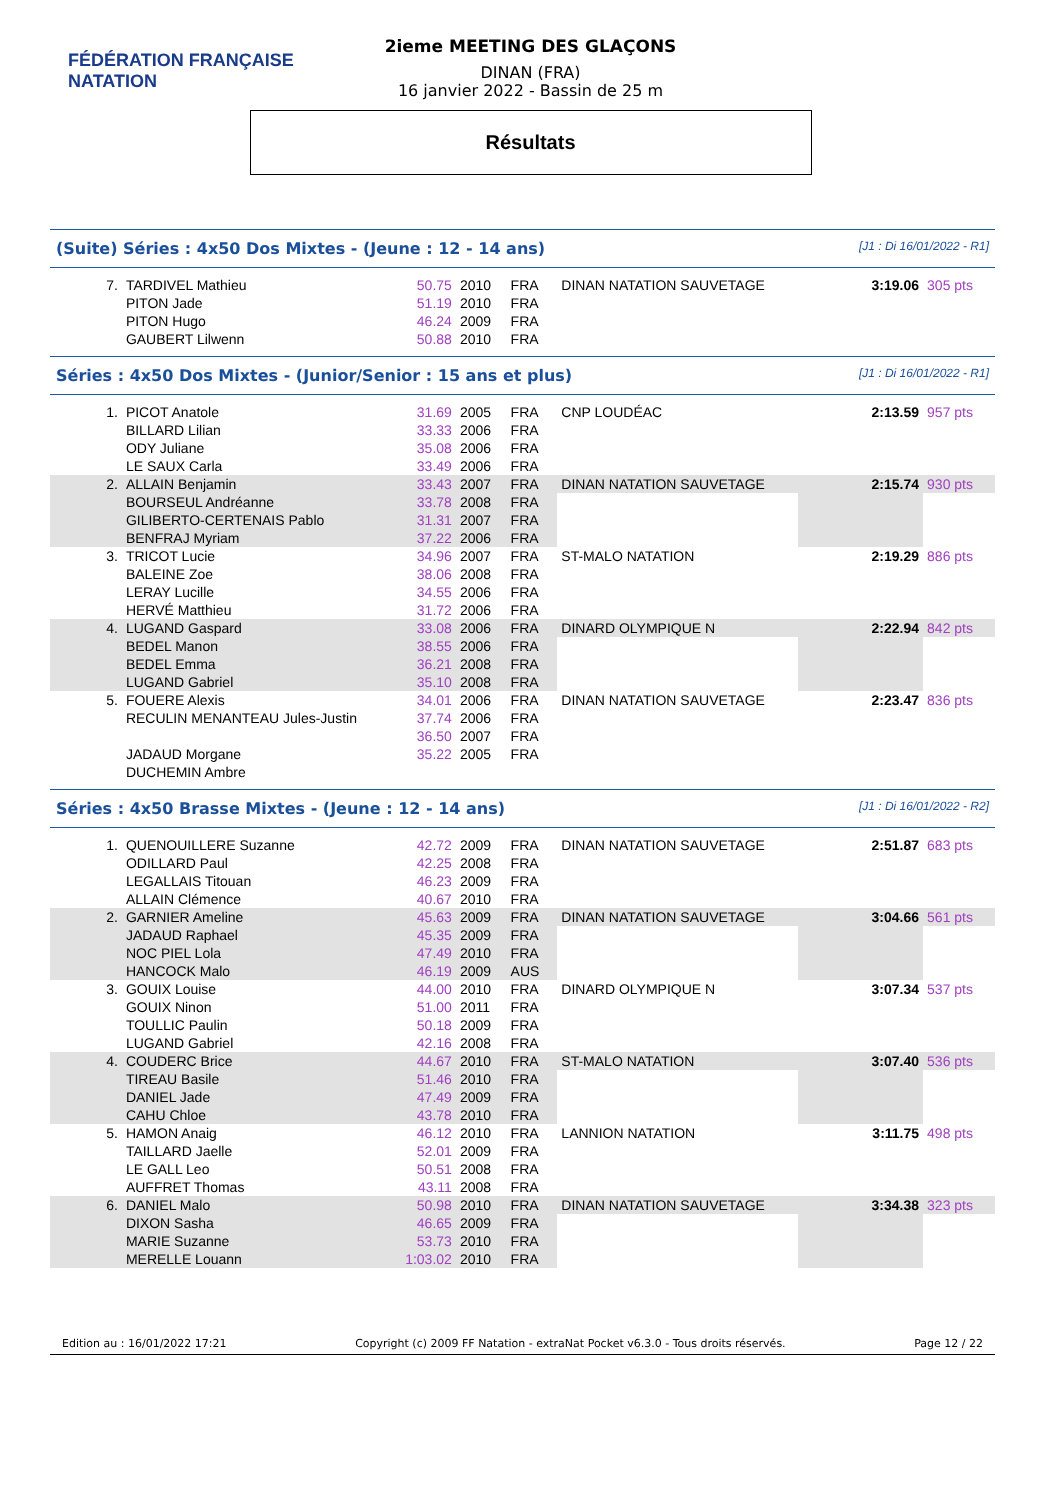FÉDÉRATION FRANÇAISE
NATATION
2ieme MEETING DES GLAÇONS
DINAN (FRA)
16 janvier 2022 - Bassin de 25 m
Résultats
(Suite) Séries : 4x50 Dos Mixtes - (Jeune : 12 - 14 ans) [J1 : Di 16/01/2022 - R1]
| 7. | TARDIVEL Mathieu | 50.75 | 2010 | FRA | DINAN NATATION SAUVETAGE | 3:19.06 | 305 pts |
| | PITON Jade | 51.19 | 2010 | FRA | | | |
| | PITON Hugo | 46.24 | 2009 | FRA | | | |
| | GAUBERT Lilwenn | 50.88 | 2010 | FRA | | | |
Séries : 4x50 Dos Mixtes - (Junior/Senior : 15 ans et plus) [J1 : Di 16/01/2022 - R1]
| 1. | PICOT Anatole | 31.69 | 2005 | FRA | CNP LOUDÉAC | 2:13.59 | 957 pts |
| | BILLARD Lilian | 33.33 | 2006 | FRA | | | |
| | ODY Juliane | 35.08 | 2006 | FRA | | | |
| | LE SAUX Carla | 33.49 | 2006 | FRA | | | |
| 2. | ALLAIN Benjamin | 33.43 | 2007 | FRA | DINAN NATATION SAUVETAGE | 2:15.74 | 930 pts |
| | BOURSEUL Andréanne | 33.78 | 2008 | FRA | | | |
| | GILIBERTO-CERTENAIS Pablo | 31.31 | 2007 | FRA | | | |
| | BENFRAJ Myriam | 37.22 | 2006 | FRA | | | |
| 3. | TRICOT Lucie | 34.96 | 2007 | FRA | ST-MALO NATATION | 2:19.29 | 886 pts |
| | BALEINE Zoe | 38.06 | 2008 | FRA | | | |
| | LERAY Lucille | 34.55 | 2006 | FRA | | | |
| | HERVÉ Matthieu | 31.72 | 2006 | FRA | | | |
| 4. | LUGAND Gaspard | 33.08 | 2006 | FRA | DINARD OLYMPIQUE N | 2:22.94 | 842 pts |
| | BEDEL Manon | 38.55 | 2006 | FRA | | | |
| | BEDEL Emma | 36.21 | 2008 | FRA | | | |
| | LUGAND Gabriel | 35.10 | 2008 | FRA | | | |
| 5. | FOUERE Alexis | 34.01 | 2006 | FRA | DINAN NATATION SAUVETAGE | 2:23.47 | 836 pts |
| | RECULIN MENANTEAU Jules-Justin | 37.74 | 2006 | FRA | | | |
| | | 36.50 | 2007 | FRA | | | |
| | JADAUD Morgane | 35.22 | 2005 | FRA | | | |
| | DUCHEMIN Ambre | | | | | | |
Séries : 4x50 Brasse Mixtes - (Jeune : 12 - 14 ans) [J1 : Di 16/01/2022 - R2]
| 1. | QUENOUILLERE Suzanne | 42.72 | 2009 | FRA | DINAN NATATION SAUVETAGE | 2:51.87 | 683 pts |
| | ODILLARD Paul | 42.25 | 2008 | FRA | | | |
| | LEGALLAIS Titouan | 46.23 | 2009 | FRA | | | |
| | ALLAIN Clémence | 40.67 | 2010 | FRA | | | |
| 2. | GARNIER Ameline | 45.63 | 2009 | FRA | DINAN NATATION SAUVETAGE | 3:04.66 | 561 pts |
| | JADAUD Raphael | 45.35 | 2009 | FRA | | | |
| | NOC PIEL Lola | 47.49 | 2010 | FRA | | | |
| | HANCOCK Malo | 46.19 | 2009 | AUS | | | |
| 3. | GOUIX Louise | 44.00 | 2010 | FRA | DINARD OLYMPIQUE N | 3:07.34 | 537 pts |
| | GOUIX Ninon | 51.00 | 2011 | FRA | | | |
| | TOULLIC Paulin | 50.18 | 2009 | FRA | | | |
| | LUGAND Gabriel | 42.16 | 2008 | FRA | | | |
| 4. | COUDERC Brice | 44.67 | 2010 | FRA | ST-MALO NATATION | 3:07.40 | 536 pts |
| | TIREAU Basile | 51.46 | 2010 | FRA | | | |
| | DANIEL Jade | 47.49 | 2009 | FRA | | | |
| | CAHU Chloe | 43.78 | 2010 | FRA | | | |
| 5. | HAMON Anaig | 46.12 | 2010 | FRA | LANNION NATATION | 3:11.75 | 498 pts |
| | TAILLARD Jaelle | 52.01 | 2009 | FRA | | | |
| | LE GALL Leo | 50.51 | 2008 | FRA | | | |
| | AUFFRET Thomas | 43.11 | 2008 | FRA | | | |
| 6. | DANIEL Malo | 50.98 | 2010 | FRA | DINAN NATATION SAUVETAGE | 3:34.38 | 323 pts |
| | DIXON Sasha | 46.65 | 2009 | FRA | | | |
| | MARIE Suzanne | 53.73 | 2010 | FRA | | | |
| | MERELLE Louann | 1:03.02 | 2010 | FRA | | | |
Edition au : 16/01/2022 17:21 Copyright (c) 2009 FF Natation - extraNat Pocket v6.3.0 - Tous droits réservés. Page 12 / 22